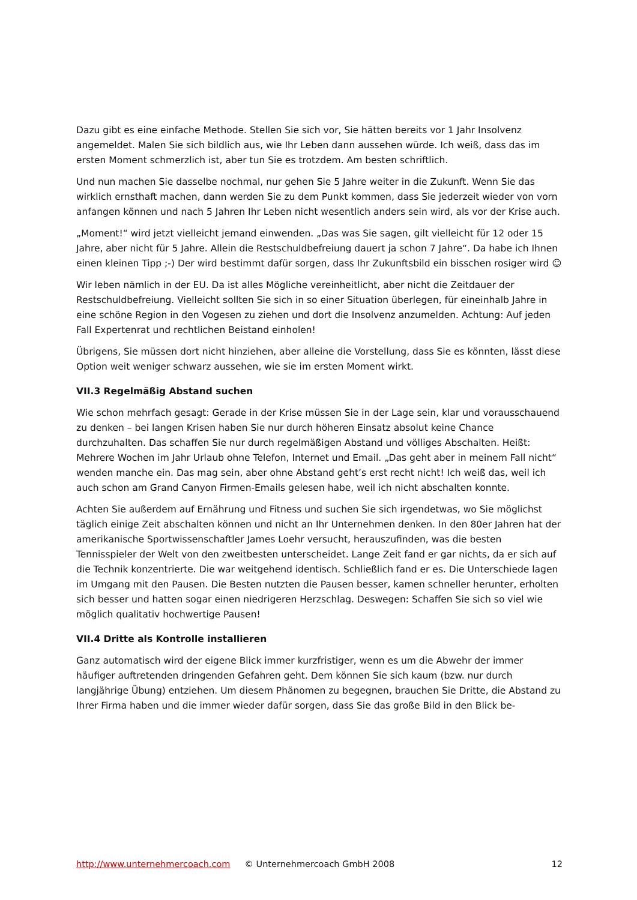Dazu gibt es eine einfache Methode. Stellen Sie sich vor, Sie hätten bereits vor 1 Jahr Insolvenz angemeldet. Malen Sie sich bildlich aus, wie Ihr Leben dann aussehen würde. Ich weiß, dass das im ersten Moment schmerzlich ist, aber tun Sie es trotzdem. Am besten schriftlich.
Und nun machen Sie dasselbe nochmal, nur gehen Sie 5 Jahre weiter in die Zukunft. Wenn Sie das wirklich ernsthaft machen, dann werden Sie zu dem Punkt kommen, dass Sie jederzeit wieder von vorn anfangen können und nach 5 Jahren Ihr Leben nicht wesentlich anders sein wird, als vor der Krise auch.
„Moment!“ wird jetzt vielleicht jemand einwenden. „Das was Sie sagen, gilt vielleicht für 12 oder 15 Jahre, aber nicht für 5 Jahre. Allein die Restschuldbefreiung dauert ja schon 7 Jahre“. Da habe ich Ihnen einen kleinen Tipp ;-) Der wird bestimmt dafür sorgen, dass Ihr Zukunftsbild ein bisschen rosiger wird ☺
Wir leben nämlich in der EU. Da ist alles Mögliche vereinheitlicht, aber nicht die Zeitdauer der Restschuldbefreiung. Vielleicht sollten Sie sich in so einer Situation überlegen, für eineinhalb Jahre in eine schöne Region in den Vogesen zu ziehen und dort die Insolvenz anzumelden. Achtung: Auf jeden Fall Expertenrat und rechtlichen Beistand einholen!
Übrigens, Sie müssen dort nicht hinziehen, aber alleine die Vorstellung, dass Sie es könnten, lässt diese Option weit weniger schwarz aussehen, wie sie im ersten Moment wirkt.
VII.3 Regelmäßig Abstand suchen
Wie schon mehrfach gesagt: Gerade in der Krise müssen Sie in der Lage sein, klar und vorausschauend zu denken – bei langen Krisen haben Sie nur durch höheren Einsatz absolut keine Chance durchzuhalten. Das schaffen Sie nur durch regelmäßigen Abstand und völliges Abschalten. Heißt: Mehrere Wochen im Jahr Urlaub ohne Telefon, Internet und Email. „Das geht aber in meinem Fall nicht“ wenden manche ein. Das mag sein, aber ohne Abstand geht’s erst recht nicht! Ich weiß das, weil ich auch schon am Grand Canyon Firmen-Emails gelesen habe, weil ich nicht abschalten konnte.
Achten Sie außerdem auf Ernährung und Fitness und suchen Sie sich irgendetwas, wo Sie möglichst täglich einige Zeit abschalten können und nicht an Ihr Unternehmen denken. In den 80er Jahren hat der amerikanische Sportwissenschaftler James Loehr versucht, herauszufinden, was die besten Tennisspieler der Welt von den zweitbesten unterscheidet. Lange Zeit fand er gar nichts, da er sich auf die Technik konzentrierte. Die war weitgehend identisch. Schließlich fand er es. Die Unterschiede lagen im Umgang mit den Pausen. Die Besten nutzten die Pausen besser, kamen schneller herunter, erholten sich besser und hatten sogar einen niedrigeren Herzschlag. Deswegen: Schaffen Sie sich so viel wie möglich qualitativ hochwertige Pausen!
VII.4 Dritte als Kontrolle installieren
Ganz automatisch wird der eigene Blick immer kurzfristiger, wenn es um die Abwehr der immer häufiger auftretenden dringenden Gefahren geht. Dem können Sie sich kaum (bzw. nur durch langjährige Übung) entziehen. Um diesem Phänomen zu begegnen, brauchen Sie Dritte, die Abstand zu Ihrer Firma haben und die immer wieder dafür sorgen, dass Sie das große Bild in den Blick be-
http://www.unternehmercoach.com © Unternehmercoach GmbH 2008 12